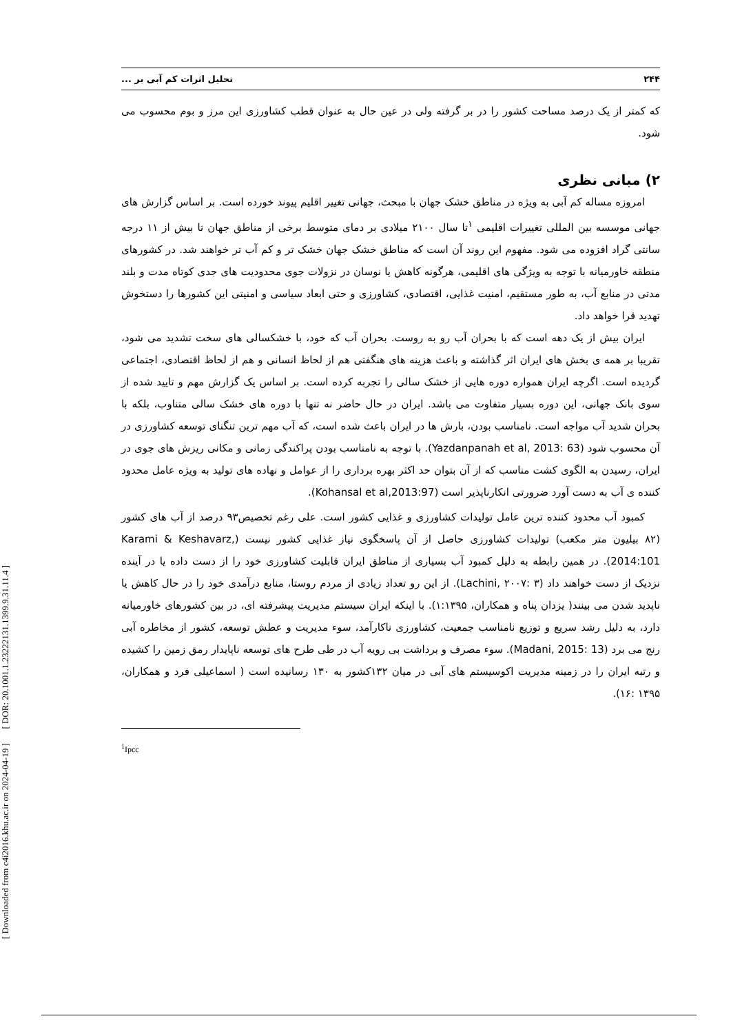[ DOR: 20.1001.1.23222131.1399.9.31.11.4 ]
[ Downloaded from c4i2016.khu.ac.ir on 2024-04-19 ]
۲۴۴ تحلیل اثرات کم آبی بر ...
که کمتر از یک درصد مساحت کشور را در بر گرفته ولی در عین حال به عنوان قطب کشاورزی این مرز و بوم محسوب می شود.
۲) مبانی نظری
امروزه مساله کم آبی به ویژه در مناطق خشک جهان با مبحث، جهانی تغییر اقلیم پیوند خورده است. بر اساس گزارش های جهانی موسسه بین المللی تغییرات اقلیمی <sup>۱</sup>تا سال ۲۱۰۰ میلادی بر دمای متوسط برخی از مناطق جهان تا بیش از ۱۱ درجه سانتی گراد افزوده می شود. مفهوم این روند آن است که مناطق خشک جهان خشک تر و کم آب تر خواهند شد. در کشورهای منطقه خاورمیانه با توجه به ویژگی های اقلیمی، هرگونه کاهش یا نوسان در نزولات جوی محدودیت های جدی کوتاه مدت و بلند مدتی در منابع آب، به طور مستقیم، امنیت غذایی، اقتصادی، کشاورزی و حتی ابعاد سیاسی و امنیتی این کشورها را دستخوش تهدید قرا خواهد داد.
ایران بیش از یک دهه است که با بحران آب رو به روست. بحران آب که خود، با خشکسالی های سخت تشدید می شود، تقریبا بر همه ی بخش های ایران اثر گذاشته و باعث هزینه های هنگفتی هم از لحاظ انسانی و هم از لحاظ اقتصادی، اجتماعی گردیده است. اگرچه ایران همواره دوره هایی از خشک سالی را تجربه کرده است. بر اساس یک گزارش مهم و تایید شده از سوی بانک جهانی، این دوره بسیار متفاوت می باشد. ایران در حال حاضر نه تنها با دوره های خشک سالی متناوب، بلکه با بحران شدید آب مواجه است. نامناسب بودن، بارش ها در ایران باعث شده است، که آب مهم ترین تنگنای توسعه کشاورزی در آن محسوب شود (Yazdanpanah et al, 2013: 63). با توجه به نامناسب بودن پراکندگی زمانی و مکانی ریزش های جوی در ایران، رسیدن به الگوی کشت مناسب که از آن بتوان حد اکثر بهره برداری را از عوامل و نهاده های تولید به ویژه عامل محدود کننده ی آب به دست آورد ضرورتی انکارناپذیر است (Kohansal et al,2013:97).
کمبود آب محدود کننده ترین عامل تولیدات کشاورزی و غذایی کشور است. علی رغم تخصیص۹۳ درصد از آب های کشور (۸۲ بیلیون متر مکعب) تولیدات کشاورزی حاصل از آن پاسخگوی نیاز غذایی کشور نیست (Karami & Keshavarz, 2014:101). در همین رابطه به دلیل کمبود آب بسیاری از مناطق ایران قابلیت کشاورزی خود را از دست داده یا در آینده نزدیک از دست خواهند داد (Lachini, ۲۰۰۷: ۳). از این رو تعداد زیادی از مردم روستا، منابع درآمدی خود را در حال کاهش یا ناپدید شدن می بینند( یزدان پناه و همکاران، ۱:۱۳۹۵). با اینکه ایران سیستم مدیریت پیشرفته ای، در بین کشورهای خاورمیانه دارد، به دلیل رشد سریع و توزیع نامناسب جمعیت، کشاورزی ناکارآمد، سوء مدیریت و عطش توسعه، کشور از مخاطره آبی رنج می برد (Madani, 2015: 13). سوء مصرف و برداشت بی رویه آب در طی طرح های توسعه ناپایدار رمق زمین را کشیده و رتبه ایران را در زمینه مدیریت اکوسیستم های آبی در میان ۱۳۲کشور به ۱۳۰ رسانیده است ( اسماعیلی فرد و همکاران، ۱۳۹۵ :۱۶).
<sup>1</sup> Ipcc